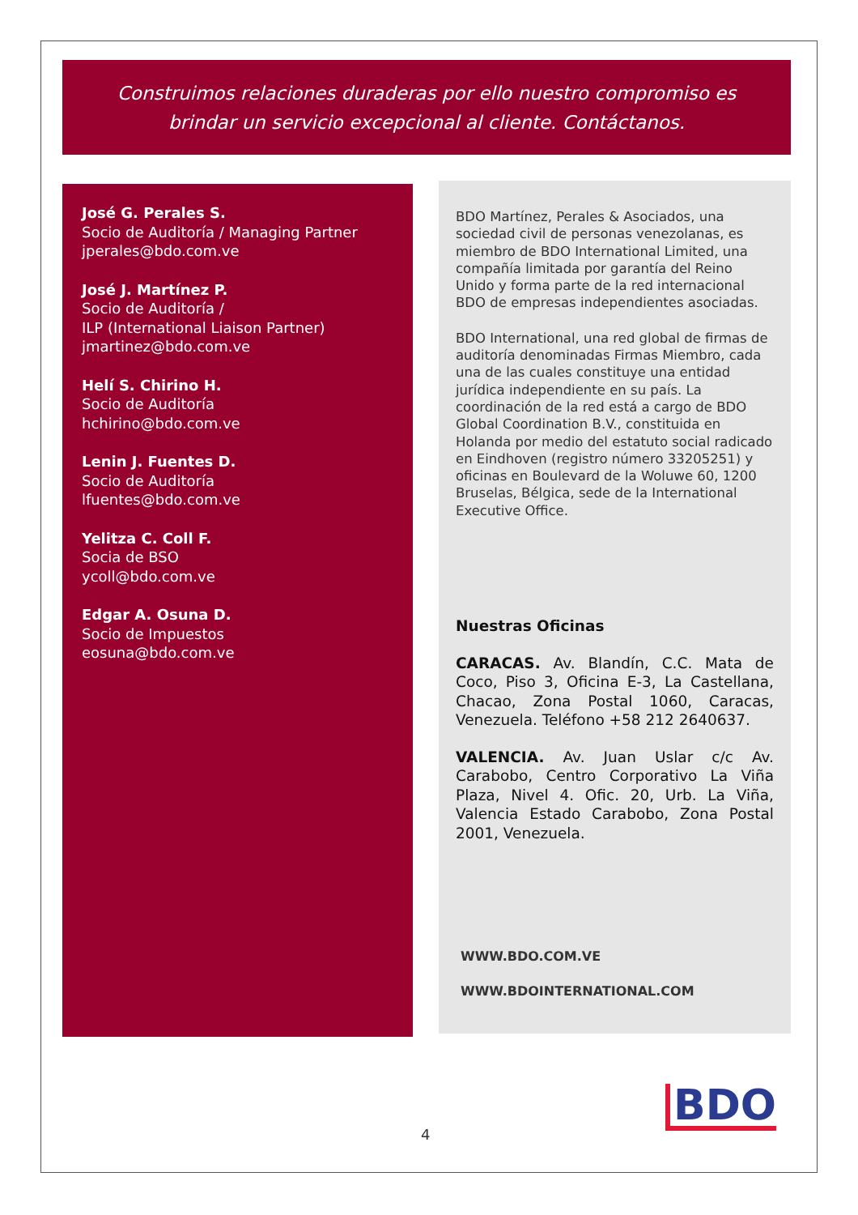Construimos relaciones duraderas por ello nuestro compromiso es
brindar un servicio excepcional al cliente. Contáctanos.
José G. Perales S.
Socio de Auditoría / Managing Partner
jperales@bdo.com.ve
José J. Martínez P.
Socio de Auditoría /
ILP (International Liaison Partner)
jmartinez@bdo.com.ve
Helí S. Chirino H.
Socio de Auditoría
hchirino@bdo.com.ve
Lenin J. Fuentes D.
Socio de Auditoría
lfuentes@bdo.com.ve
Yelitza C. Coll F.
Socia de BSO
ycoll@bdo.com.ve
Edgar A. Osuna D.
Socio de Impuestos
eosuna@bdo.com.ve
BDO Martínez, Perales & Asociados, una sociedad civil de personas venezolanas, es miembro de BDO International Limited, una compañía limitada por garantía del Reino Unido y forma parte de la red internacional BDO de empresas independientes asociadas.
BDO International, una red global de firmas de auditoría denominadas Firmas Miembro, cada una de las cuales constituye una entidad jurídica independiente en su país. La coordinación de la red está a cargo de BDO Global Coordination B.V., constituida en Holanda por medio del estatuto social radicado en Eindhoven (registro número 33205251) y oficinas en Boulevard de la Woluwe 60, 1200 Bruselas, Bélgica, sede de la International Executive Office.
Nuestras Oficinas
CARACAS. Av. Blandín, C.C. Mata de Coco, Piso 3, Oficina E-3, La Castellana, Chacao, Zona Postal 1060, Caracas, Venezuela. Teléfono +58 212 2640637.
VALENCIA. Av. Juan Uslar c/c Av. Carabobo, Centro Corporativo La Viña Plaza, Nivel 4. Ofic. 20, Urb. La Viña, Valencia Estado Carabobo, Zona Postal 2001, Venezuela.
WWW.BDO.COM.VE
WWW.BDOINTERNATIONAL.COM
BDO
4